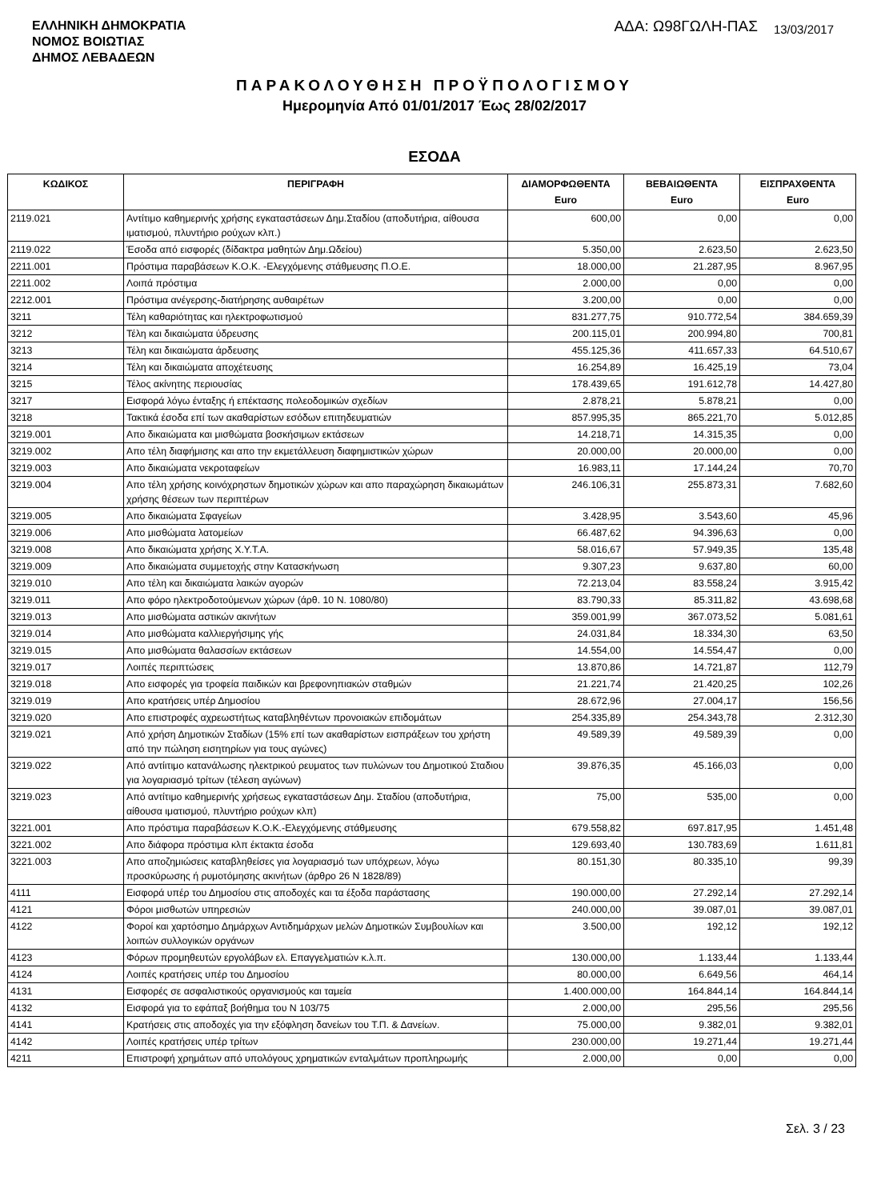ΕΛΛΗΝΙΚΗ ΔΗΜΟΚΡΑΤΙΑ
ΝΟΜΟΣ ΒΟΙΩΤΙΑΣ
ΔΗΜΟΣ ΛΕΒΑΔΕΩΝ
ΑΔΑ: Ω98ΓΩΛΗ-ΠΑΣ 13/03/2017
ΠΑΡΑΚΟΛΟΥΘΗΣΗ ΠΡΟΫΠΟΛΟΓΙΣΜΟΥ
Ημερομηνία Από 01/01/2017 Έως 28/02/2017
ΕΣΟΔΑ
| ΚΩΔΙΚΟΣ | ΠΕΡΙΓΡΑΦΗ | ΔΙΑΜΟΡΦΩΘΕΝΤΑ Euro | ΒΕΒΑΙΩΘΕΝΤΑ Euro | ΕΙΣΠΡΑΧΘΕΝΤΑ Euro |
| --- | --- | --- | --- | --- |
| 2119.021 | Αντίτιμο καθημερινής χρήσης εγκαταστάσεων Δημ.Σταδίου (αποδυτήρια, αίθουσα ιματισμού, πλυντήριο ρούχων κλπ.) | 600,00 | 0,00 | 0,00 |
| 2119.022 | Έσοδα από εισφορές (δίδακτρα μαθητών Δημ.Ωδείου) | 5.350,00 | 2.623,50 | 2.623,50 |
| 2211.001 | Πρόστιμα παραβάσεων Κ.Ο.Κ. -Ελεγχόμενης στάθμευσης Π.Ο.Ε. | 18.000,00 | 21.287,95 | 8.967,95 |
| 2211.002 | Λοιπά πρόστιμα | 2.000,00 | 0,00 | 0,00 |
| 2212.001 | Πρόστιμα ανέγερσης-διατήρησης αυθαιρέτων | 3.200,00 | 0,00 | 0,00 |
| 3211 | Τέλη καθαριότητας και ηλεκτροφωτισμού | 831.277,75 | 910.772,54 | 384.659,39 |
| 3212 | Τέλη και δικαιώματα ύδρευσης | 200.115,01 | 200.994,80 | 700,81 |
| 3213 | Τέλη και δικαιώματα άρδευσης | 455.125,36 | 411.657,33 | 64.510,67 |
| 3214 | Τέλη και δικαιώματα αποχέτευσης | 16.254,89 | 16.425,19 | 73,04 |
| 3215 | Τέλος ακίνητης περιουσίας | 178.439,65 | 191.612,78 | 14.427,80 |
| 3217 | Εισφορά λόγω ένταξης ή επέκτασης πολεοδομικών σχεδίων | 2.878,21 | 5.878,21 | 0,00 |
| 3218 | Τακτικά έσοδα επί των ακαθαρίστων εσόδων επιτηδευματιών | 857.995,35 | 865.221,70 | 5.012,85 |
| 3219.001 | Απο δικαιώματα και μισθώματα βοσκήσιμων εκτάσεων | 14.218,71 | 14.315,35 | 0,00 |
| 3219.002 | Απο τέλη διαφήμισης και απο την εκμετάλλευση διαφημιστικών χώρων | 20.000,00 | 20.000,00 | 0,00 |
| 3219.003 | Απο δικαιώματα νεκροταφείων | 16.983,11 | 17.144,24 | 70,70 |
| 3219.004 | Απο τέλη χρήσης κοινόχρηστων δημοτικών χώρων και απο παραχώρηση δικαιωμάτων χρήσης θέσεων των περιπτέρων | 246.106,31 | 255.873,31 | 7.682,60 |
| 3219.005 | Απο δικαιώματα Σφαγείων | 3.428,95 | 3.543,60 | 45,96 |
| 3219.006 | Απο μισθώματα λατομείων | 66.487,62 | 94.396,63 | 0,00 |
| 3219.008 | Απο δικαιώματα χρήσης Χ.Υ.Τ.Α. | 58.016,67 | 57.949,35 | 135,48 |
| 3219.009 | Απο δικαιώματα συμμετοχής στην Κατασκήνωση | 9.307,23 | 9.637,80 | 60,00 |
| 3219.010 | Απο τέλη και δικαιώματα λαικών αγορών | 72.213,04 | 83.558,24 | 3.915,42 |
| 3219.011 | Απο φόρο ηλεκτροδοτούμενων χώρων (άρθ. 10 Ν. 1080/80) | 83.790,33 | 85.311,82 | 43.698,68 |
| 3219.013 | Απο μισθώματα αστικών ακινήτων | 359.001,99 | 367.073,52 | 5.081,61 |
| 3219.014 | Απο μισθώματα καλλιεργήσιμης γής | 24.031,84 | 18.334,30 | 63,50 |
| 3219.015 | Απο μισθώματα θαλασσίων εκτάσεων | 14.554,00 | 14.554,47 | 0,00 |
| 3219.017 | Λοιπές περιπτώσεις | 13.870,86 | 14.721,87 | 112,79 |
| 3219.018 | Απο εισφορές για τροφεία παιδικών και βρεφονηπιακών σταθμών | 21.221,74 | 21.420,25 | 102,26 |
| 3219.019 | Απο κρατήσεις υπέρ Δημοσίου | 28.672,96 | 27.004,17 | 156,56 |
| 3219.020 | Απο επιστροφές αχρεωστήτως καταβληθέντων προνοιακών επιδομάτων | 254.335,89 | 254.343,78 | 2.312,30 |
| 3219.021 | Από χρήση Δημοτικών Σταδίων (15% επί των ακαθαρίστων εισπράξεων του χρήστη από την πώληση εισητηρίων για τους αγώνες) | 49.589,39 | 49.589,39 | 0,00 |
| 3219.022 | Από αντίιτιμο κατανάλωσης ηλεκτρικού ρευματος των πυλώνων του Δημοτικού Σταδιου για λογαριασμό τρίτων (τέλεση αγώνων) | 39.876,35 | 45.166,03 | 0,00 |
| 3219.023 | Από αντίτιμο καθημερινής χρήσεως εγκαταστάσεων Δημ. Σταδίου (αποδυτήρια, αίθουσα ιματισμού, πλυντήριο ρούχων κλπ) | 75,00 | 535,00 | 0,00 |
| 3221.001 | Απο πρόστιμα παραβάσεων Κ.Ο.Κ.-Ελεγχόμενης στάθμευσης | 679.558,82 | 697.817,95 | 1.451,48 |
| 3221.002 | Απο διάφορα πρόστιμα κλπ έκτακτα έσοδα | 129.693,40 | 130.783,69 | 1.611,81 |
| 3221.003 | Απο αποζημιώσεις καταβληθείσες για λογαριασμό των υπόχρεων, λόγω προσκύρωσης ή ρυμοτόμησης ακινήτων (άρθρο 26 Ν 1828/89) | 80.151,30 | 80.335,10 | 99,39 |
| 4111 | Εισφορά υπέρ του Δημοσίου στις αποδοχές και τα έξοδα παράστασης | 190.000,00 | 27.292,14 | 27.292,14 |
| 4121 | Φόροι μισθωτών υπηρεσιών | 240.000,00 | 39.087,01 | 39.087,01 |
| 4122 | Φοροί και χαρτόσημο Δημάρχων Αντιδημάρχων μελών Δημοτικών Συμβουλίων και λοιπών συλλογικών οργάνων | 3.500,00 | 192,12 | 192,12 |
| 4123 | Φόρων προμηθευτών εργολάβων ελ. Επαγγελματιών κ.λ.π. | 130.000,00 | 1.133,44 | 1.133,44 |
| 4124 | Λοιπές κρατήσεις υπέρ του Δημοσίου | 80.000,00 | 6.649,56 | 464,14 |
| 4131 | Εισφορές σε ασφαλιστικούς οργανισμούς και ταμεία | 1.400.000,00 | 164.844,14 | 164.844,14 |
| 4132 | Εισφορά για το εφάπαξ βοήθημα του Ν 103/75 | 2.000,00 | 295,56 | 295,56 |
| 4141 | Κρατήσεις στις αποδοχές για την εξόφληση δανείων του Τ.Π. & Δανείων. | 75.000,00 | 9.382,01 | 9.382,01 |
| 4142 | Λοιπές κρατήσεις υπέρ τρίτων | 230.000,00 | 19.271,44 | 19.271,44 |
| 4211 | Επιστροφή χρημάτων από υπολόγους χρηματικών ενταλμάτων προπληρωμής | 2.000,00 | 0,00 | 0,00 |
Σελ. 3 / 23